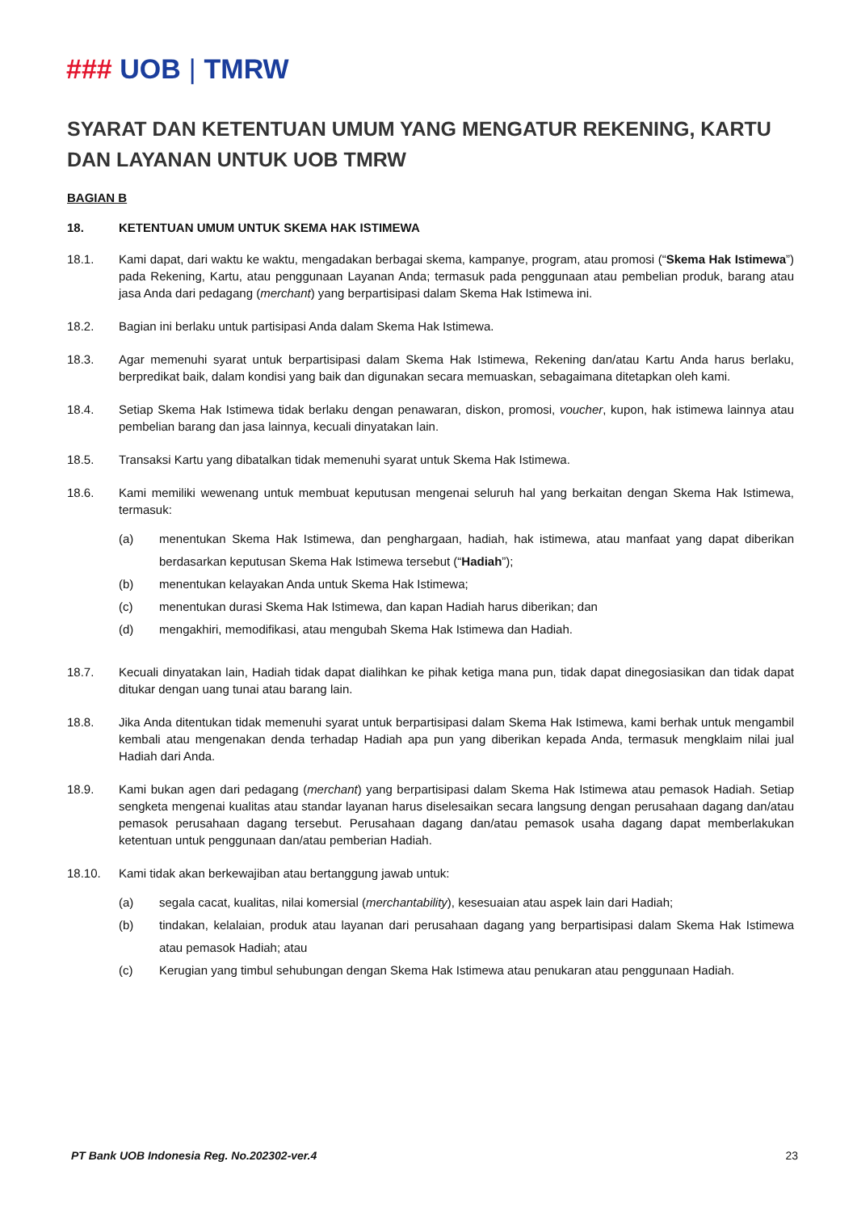### UOB | TMRW
SYARAT DAN KETENTUAN UMUM YANG MENGATUR REKENING, KARTU DAN LAYANAN UNTUK UOB TMRW
BAGIAN B
18. KETENTUAN UMUM UNTUK SKEMA HAK ISTIMEWA
18.1. Kami dapat, dari waktu ke waktu, mengadakan berbagai skema, kampanye, program, atau promosi (“Skema Hak Istimewa”) pada Rekening, Kartu, atau penggunaan Layanan Anda; termasuk pada penggunaan atau pembelian produk, barang atau jasa Anda dari pedagang (merchant) yang berpartisipasi dalam Skema Hak Istimewa ini.
18.2. Bagian ini berlaku untuk partisipasi Anda dalam Skema Hak Istimewa.
18.3. Agar memenuhi syarat untuk berpartisipasi dalam Skema Hak Istimewa, Rekening dan/atau Kartu Anda harus berlaku, berpredikat baik, dalam kondisi yang baik dan digunakan secara memuaskan, sebagaimana ditetapkan oleh kami.
18.4. Setiap Skema Hak Istimewa tidak berlaku dengan penawaran, diskon, promosi, voucher, kupon, hak istimewa lainnya atau pembelian barang dan jasa lainnya, kecuali dinyatakan lain.
18.5. Transaksi Kartu yang dibatalkan tidak memenuhi syarat untuk Skema Hak Istimewa.
18.6. Kami memiliki wewenang untuk membuat keputusan mengenai seluruh hal yang berkaitan dengan Skema Hak Istimewa, termasuk:
(a) menentukan Skema Hak Istimewa, dan penghargaan, hadiah, hak istimewa, atau manfaat yang dapat diberikan berdasarkan keputusan Skema Hak Istimewa tersebut (“Hadiah”);
(b) menentukan kelayakan Anda untuk Skema Hak Istimewa;
(c) menentukan durasi Skema Hak Istimewa, dan kapan Hadiah harus diberikan; dan
(d) mengakhiri, memodifikasi, atau mengubah Skema Hak Istimewa dan Hadiah.
18.7. Kecuali dinyatakan lain, Hadiah tidak dapat dialihkan ke pihak ketiga mana pun, tidak dapat dinegosiasikan dan tidak dapat ditukar dengan uang tunai atau barang lain.
18.8. Jika Anda ditentukan tidak memenuhi syarat untuk berpartisipasi dalam Skema Hak Istimewa, kami berhak untuk mengambil kembali atau mengenakan denda terhadap Hadiah apa pun yang diberikan kepada Anda, termasuk mengklaim nilai jual Hadiah dari Anda.
18.9. Kami bukan agen dari pedagang (merchant) yang berpartisipasi dalam Skema Hak Istimewa atau pemasok Hadiah. Setiap sengketa mengenai kualitas atau standar layanan harus diselesaikan secara langsung dengan perusahaan dagang dan/atau pemasok perusahaan dagang tersebut. Perusahaan dagang dan/atau pemasok usaha dagang dapat memberlakukan ketentuan untuk penggunaan dan/atau pemberian Hadiah.
18.10. Kami tidak akan berkewajiban atau bertanggung jawab untuk:
(a) segala cacat, kualitas, nilai komersial (merchantability), kesesuaian atau aspek lain dari Hadiah;
(b) tindakan, kelalaian, produk atau layanan dari perusahaan dagang yang berpartisipasi dalam Skema Hak Istimewa atau pemasok Hadiah; atau
(c) Kerugian yang timbul sehubungan dengan Skema Hak Istimewa atau penukaran atau penggunaan Hadiah.
PT Bank UOB Indonesia Reg. No.202302-ver.4 23